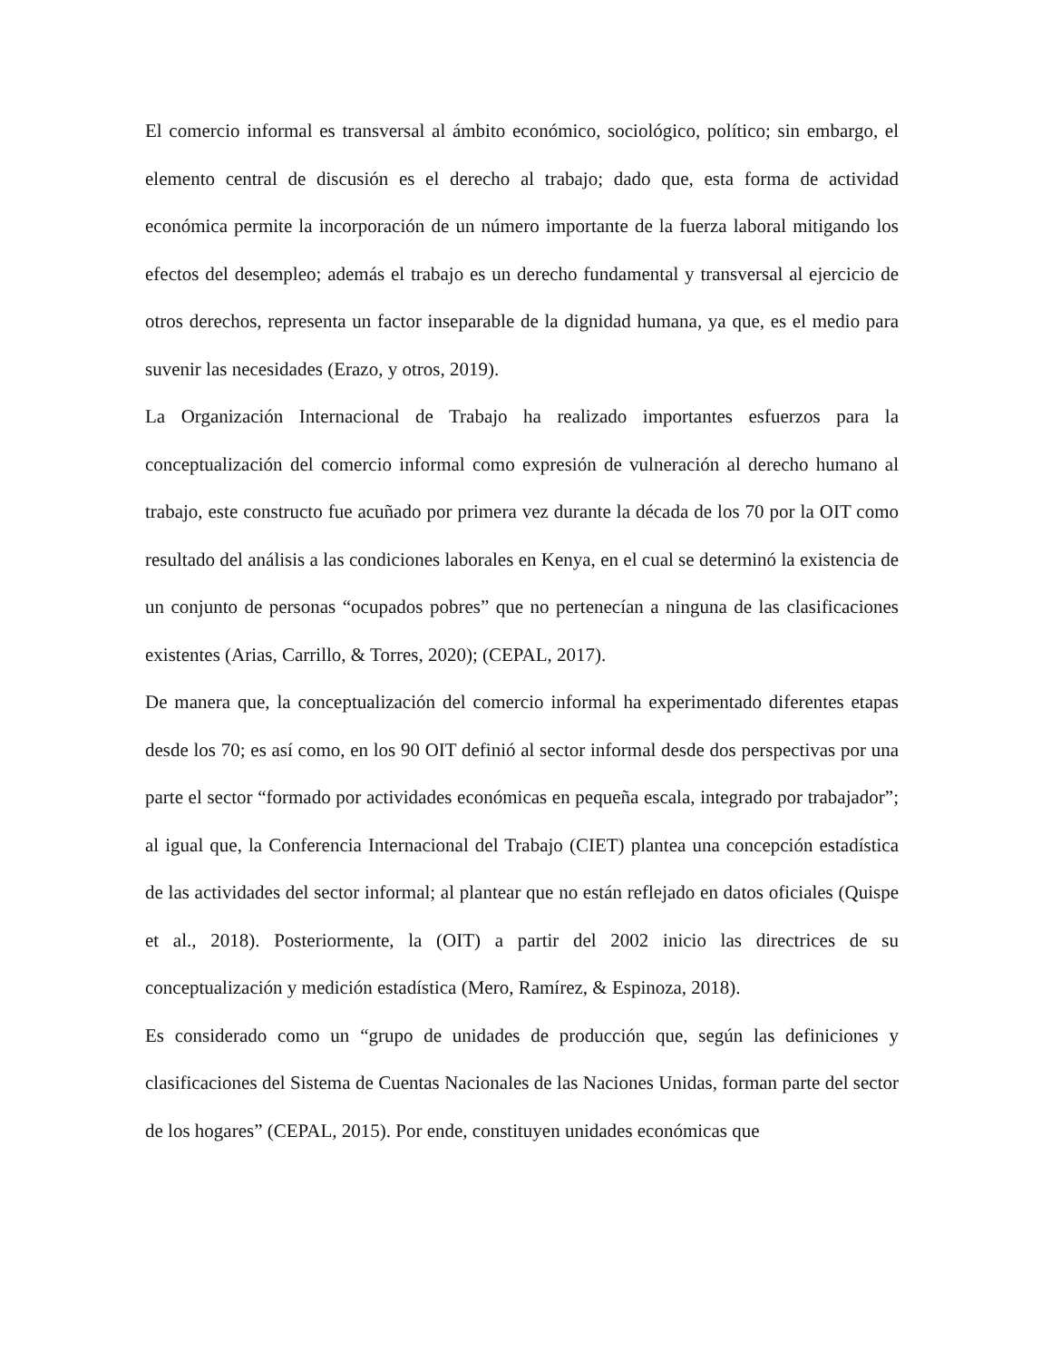El comercio informal es transversal al ámbito económico, sociológico, político; sin embargo, el elemento central de discusión es el derecho al trabajo; dado que, esta forma de actividad económica permite la incorporación de un número importante de la fuerza laboral mitigando los efectos del desempleo; además el trabajo es un derecho fundamental y transversal al ejercicio de otros derechos, representa un factor inseparable de la dignidad humana, ya que, es el medio para suvenir las necesidades (Erazo, y otros, 2019).
La Organización Internacional de Trabajo ha realizado importantes esfuerzos para la conceptualización del comercio informal como expresión de vulneración al derecho humano al trabajo, este constructo fue acuñado por primera vez durante la década de los 70 por la OIT como resultado del análisis a las condiciones laborales en Kenya, en el cual se determinó la existencia de un conjunto de personas “ocupados pobres” que no pertenecían a ninguna de las clasificaciones existentes (Arias, Carrillo, & Torres, 2020); (CEPAL, 2017).
De manera que, la conceptualización del comercio informal ha experimentado diferentes etapas desde los 70; es así como, en los 90 OIT definió al sector informal desde dos perspectivas por una parte el sector “formado por actividades económicas en pequeña escala, integrado por trabajador”; al igual que, la Conferencia Internacional del Trabajo (CIET) plantea una concepción estadística de las actividades del sector informal; al plantear que no están reflejado en datos oficiales (Quispe et al., 2018). Posteriormente, la (OIT) a partir del 2002 inicio las directrices de su conceptualización y medición estadística (Mero, Ramírez, & Espinoza, 2018).
Es considerado como un “grupo de unidades de producción que, según las definiciones y clasificaciones del Sistema de Cuentas Nacionales de las Naciones Unidas, forman parte del sector de los hogares” (CEPAL, 2015). Por ende, constituyen unidades económicas que